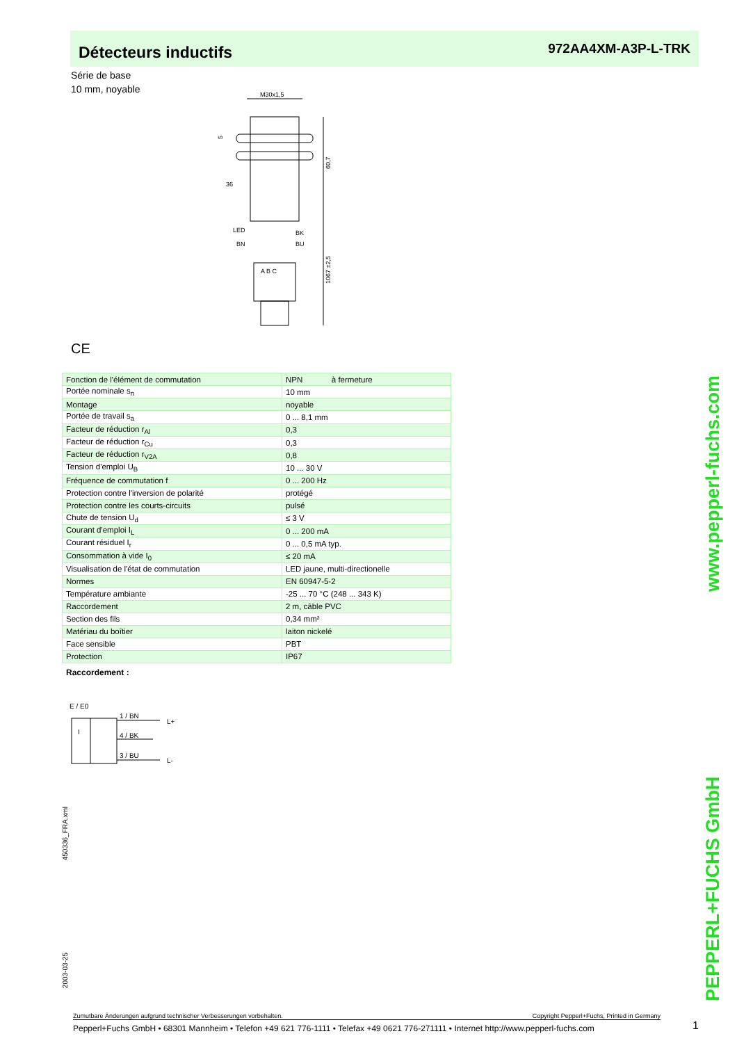Détecteurs inductifs
972AA4XM-A3P-L-TRK
Série de base
10 mm, noyable
M30x1,5
60,7
1067 ±2,5
5
36
LED
BN
BK
BU
A B C
CE
| Fonction de l'élément de commutation | NPN à fermeture |
| Portée nominale s<sub>n</sub> | 10 mm |
| Montage | noyable |
| Portée de travail s<sub>a</sub> | 0 ... 8,1 mm |
| Facteur de réduction r<sub>Al</sub> | 0,3 |
| Facteur de réduction r<sub>Cu</sub> | 0,3 |
| Facteur de réduction r<sub>V2A</sub> | 0,8 |
| Tension d'emploi U<sub>B</sub> | 10 ... 30 V |
| Fréquence de commutation f | 0 ... 200 Hz |
| Protection contre l'inversion de polarité | protégé |
| Protection contre les courts-circuits | pulsé |
| Chute de tension U<sub>d</sub> | ≤ 3 V |
| Courant d'emploi I<sub>L</sub> | 0 ... 200 mA |
| Courant résiduel I<sub>r</sub> | 0 ... 0,5 mA typ. |
| Consommation à vide I<sub>0</sub> | ≤ 20 mA |
| Visualisation de l'état de commutation | LED jaune, multi-directionelle |
| Normes | EN 60947-5-2 |
| Température ambiante | -25 ... 70 °C (248 ... 343 K) |
| Raccordement | 2 m, câble PVC |
| Section des fils | 0,34 mm² |
| Matériau du boîtier | laiton nickelé |
| Face sensible | PBT |
| Protection | IP67 |
Raccordement :
E / E0
I
1 / BN
4 / BK
3 / BU
L+
L-
450336_FRA.xml
2003-03-25
PEPPERL+FUCHS GmbH www.pepperl-fuchs.com
Zumutbare Änderungen aufgrund technischer Verbesserungen vorbehalten. Copyright Pepperl+Fuchs, Printed in Germany
Pepperl+Fuchs GmbH • 68301 Mannheim • Telefon +49 621 776-1111 • Telefax +49 0621 776-271111 • Internet http://www.pepperl-fuchs.com
1